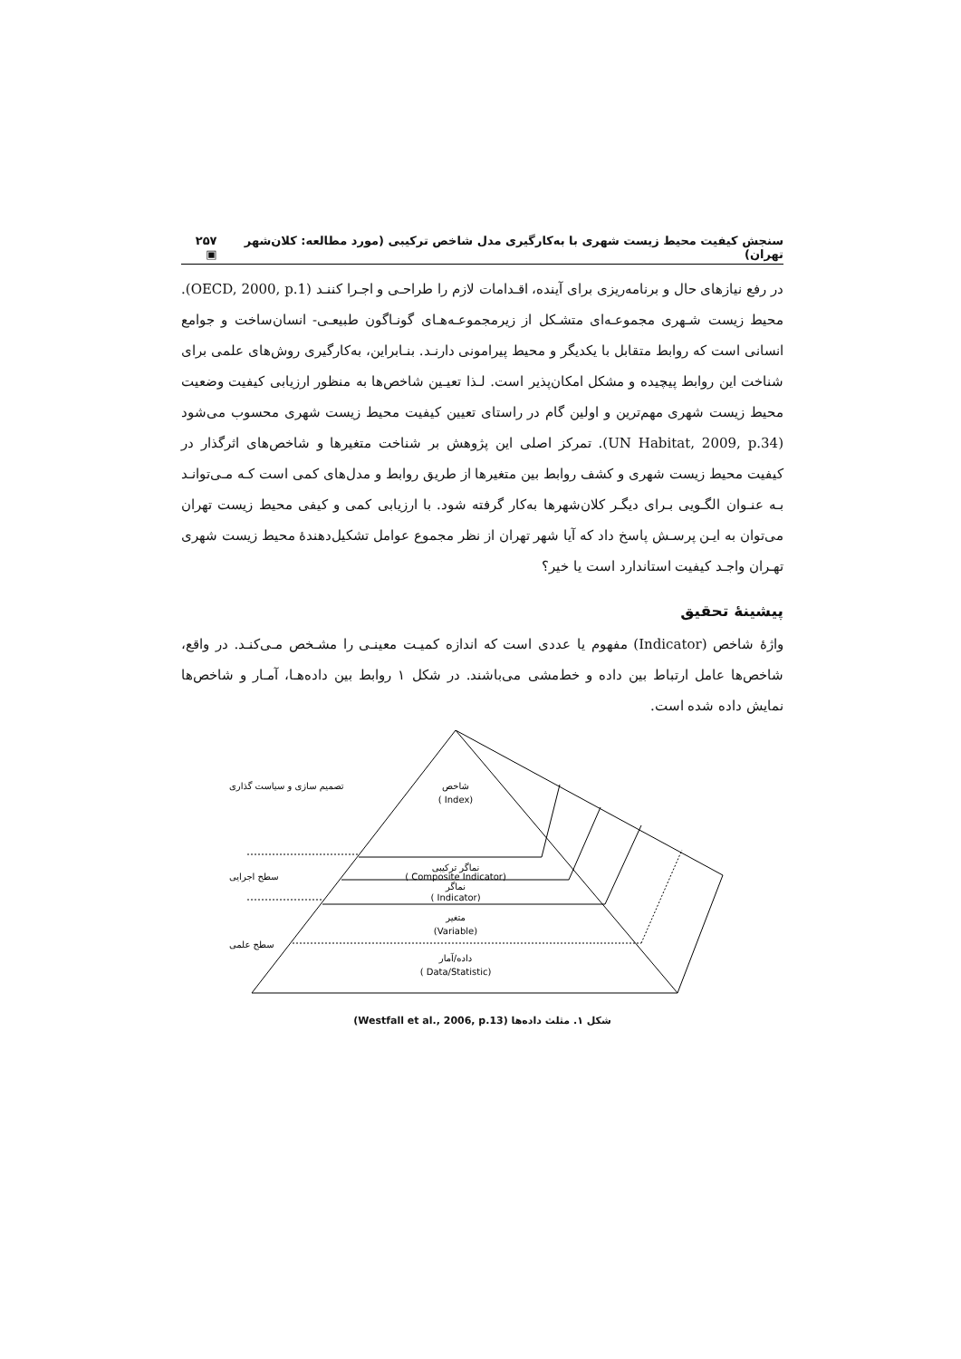سنجش کیفیت محیط زیست شهری با به‌کارگیری مدل شاخص ترکیبی (مورد مطالعه: کلان‌شهر تهران) ۲۵۷ ▣
در رفع نیازهای حال و برنامه‌ریزی برای آینده، اقـدامات لازم را طراحـی و اجـرا کننـد (OECD, 2000, p.1). محیط زیست شـهری مجموعـه‌ای متشـکل از زیرمجموعـه‌هـای گونـاگون طبیعـی- انسان‌ساخت و جوامع انسانی است که روابط متقابل با یکدیگر و محیط پیرامونی دارنـد. بنـابراین، به‌کارگیری روش‌های علمی برای شناخت این روابط پیچیده و مشکل امکان‌پذیر است. لـذا تعیـین شاخص‌ها به منظور ارزیابی کیفیت وضعیت محیط زیست شهری مهم‌ترین و اولین گام در راستای تعیین کیفیت محیط زیست شهری محسوب می‌شود (UN Habitat, 2009, p.34). تمرکز اصلی این پژوهش بر شناخت متغیرها و شاخص‌های اثرگذار در کیفیت محیط زیست شهری و کشف روابط بین متغیرها از طریق روابط و مدل‌های کمی است کـه مـی‌توانـد بـه عنـوان الگـویی بـرای دیگـر کلان‌شهرها به‌کار گرفته شود. با ارزیابی کمی و کیفی محیط زیست تهران می‌توان به ایـن پرسـش پاسخ داد که آیا شهر تهران از نظر مجموع عوامل تشکیل‌دهندهٔ محیط زیست شهری تهـران واجـد کیفیت استاندارد است یا خیر؟
پیشینهٔ تحقیق
واژهٔ شاخص (Indicator) مفهوم یا عددی است که اندازه کمیـت معینـی را مشـخص مـی‌کنـد. در واقع، شاخص‌ها عامل ارتباط بین داده و خط‌مشی می‌باشند. در شکل ۱ روابط بین داده‌هـا، آمـار و شاخص‌ها نمایش داده شده است.
شاخص
( Index)
نماگر ترکیبی
( Composite Indicator)
نماگر
( Indicator)
متغیر
(Variable)
داده/آمار
( Data/Statistic)
تصمیم سازی و سیاست گذاری
سطح اجرایی
سطح علمی
شکل ۱. مثلث داده‌ها (Westfall et al., 2006, p.13)